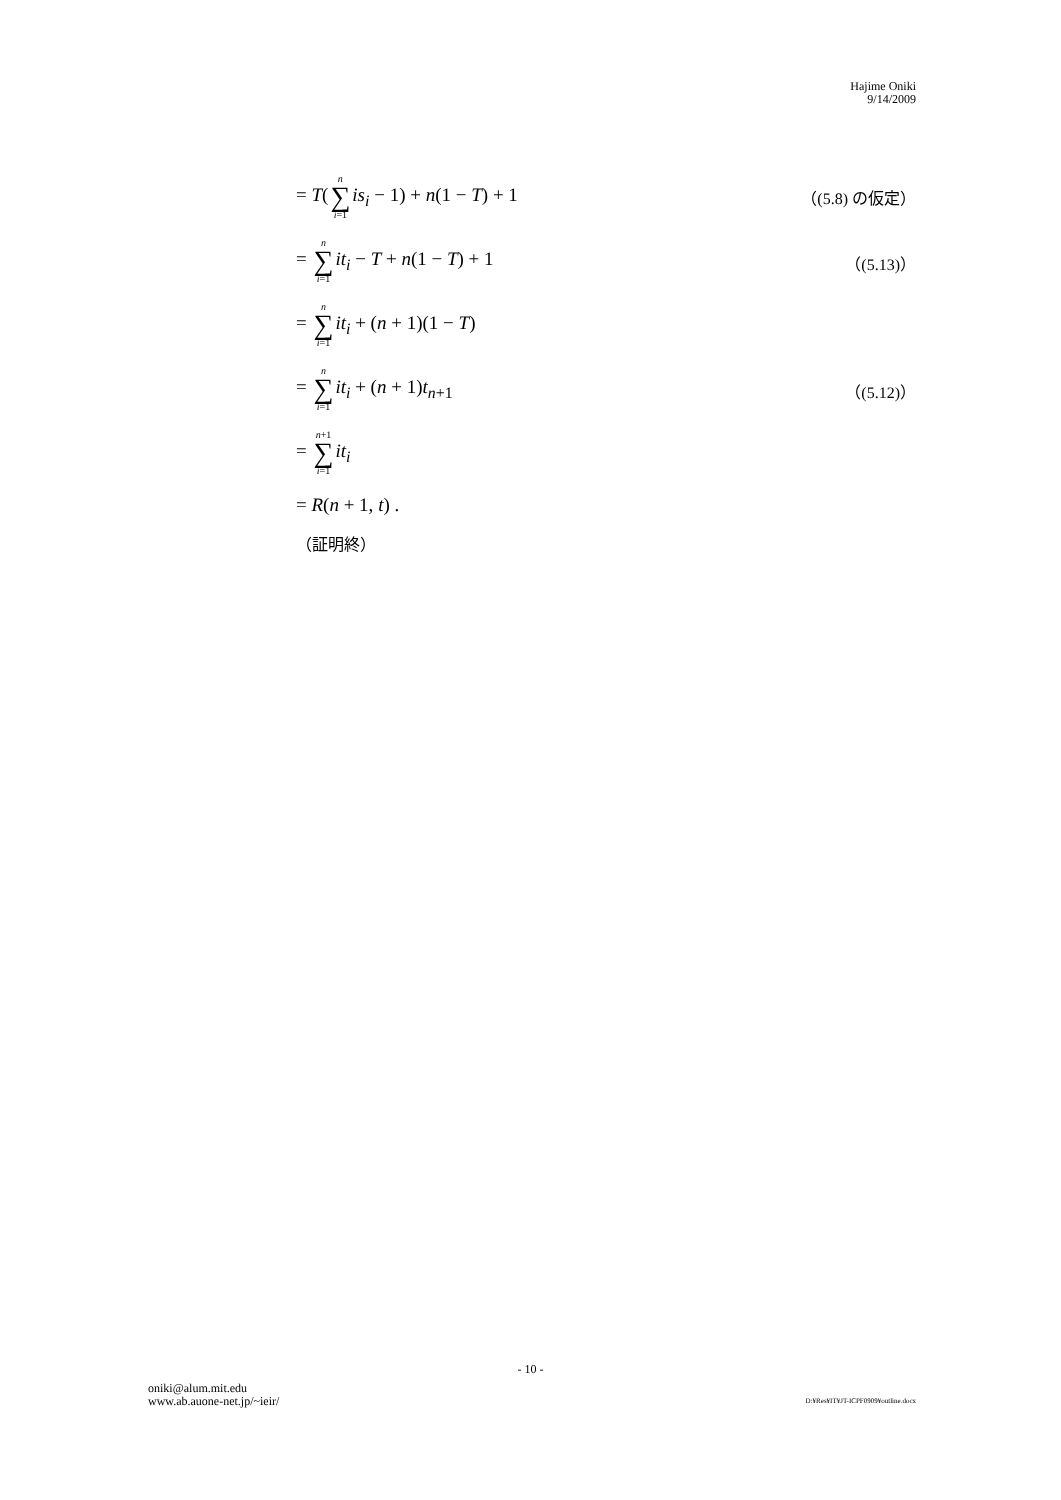Hajime Oniki
9/14/2009
= T(n ∑ i=1 is<sub>i</sub> − 1) + n(1 − T) + 1 （(5.8) の仮定）
= n ∑ i=1 it<sub>i</sub> − T + n(1 − T) + 1 （(5.13)）
= n ∑ i=1 it<sub>i</sub> + (n + 1)(1 − T)
= n ∑ i=1 it<sub>i</sub> + (n + 1)t<sub>n+1</sub> （(5.12)）
= n+1 ∑ i=1 it<sub>i</sub>
= R(n + 1, t) .
（証明終）
- 10 -
oniki@alum.mit.edu
www.ab.auone-net.jp/~ieir/
D:¥Res¥IT¥JT-ICPF0909¥outline.docx